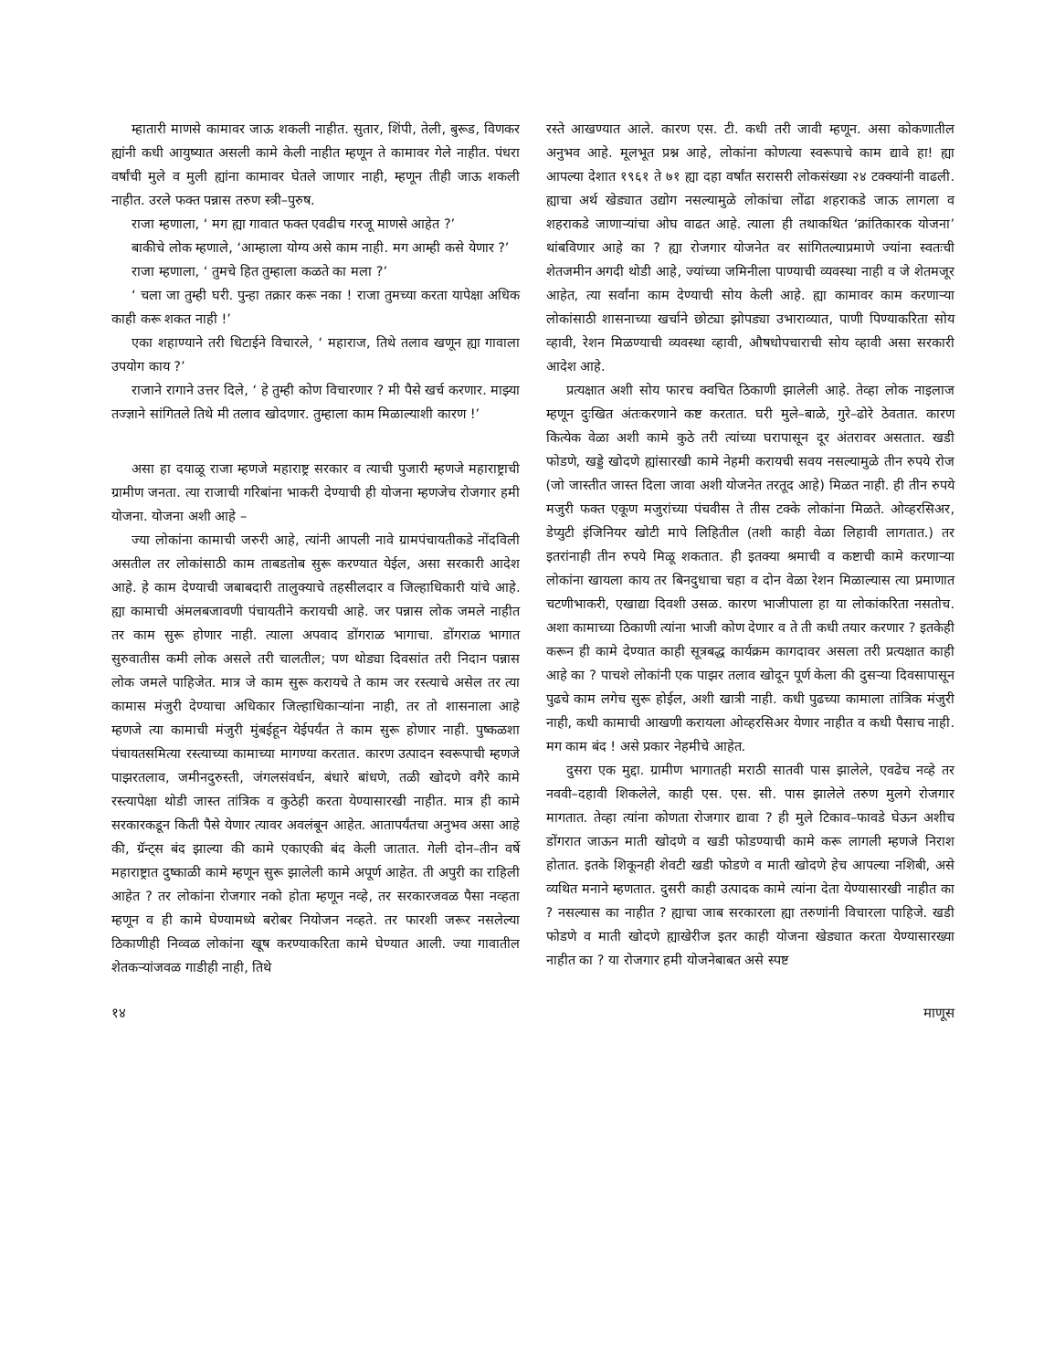म्हातारी माणसे कामावर जाऊ शकली नाहीत. सुतार, शिंपी, तेली, बुरूड, विणकर ह्यांनी कधी आयुष्यात असली कामे केली नाहीत म्हणून ते कामावर गेले नाहीत. पंधरा वर्षांची मुले व मुली ह्यांना कामावर घेतले जाणार नाही, म्हणून तीही जाऊ शकली नाहीत. उरले फक्त पन्नास तरुण स्त्री–पुरुष.
राजा म्हणाला, ‘ मग ह्या गावात फक्त एवढीच गरजू माणसे आहेत ?’
बाकीचे लोक म्हणाले, ‘आम्हाला योग्य असे काम नाही. मग आम्ही कसे येणार ?’
राजा म्हणाला, ‘ तुमचे हित तुम्हाला कळते का मला ?’
‘ चला जा तुम्ही घरी. पुन्हा तक्रार करू नका ! राजा तुमच्या करता यापेक्षा अधिक काही करू शकत नाही !’
एका शहाण्याने तरी धिटाईने विचारले, ‘ महाराज, तिथे तलाव खणून ह्या गावाला उपयोग काय ?’
राजाने रागाने उत्तर दिले, ‘ हे तुम्ही कोण विचारणार ? मी पैसे खर्च करणार. माझ्या तज्ज्ञाने सांगितले तिथे मी तलाव खोदणार. तुम्हाला काम मिळाल्याशी कारण !’
असा हा दयाळू राजा म्हणजे महाराष्ट्र सरकार व त्याची पुजारी म्हणजे महाराष्ट्राची ग्रामीण जनता. त्या राजाची गरिबांना भाकरी देण्याची ही योजना म्हणजेच रोजगार हमी योजना. योजना अशी आहे –
ज्या लोकांना कामाची जरुरी आहे, त्यांनी आपली नावे ग्रामपंचायतीकडे नोंदविली असतील तर लोकांसाठी काम ताबडतोब सुरू करण्यात येईल, असा सरकारी आदेश आहे. हे काम देण्याची जबाबदारी तालुक्याचे तहसीलदार व जिल्हाधिकारी यांचे आहे. ह्या कामाची अंमलबजावणी पंचायतीने करायची आहे. जर पन्नास लोक जमले नाहीत तर काम सुरू होणार नाही. त्याला अपवाद डोंगराळ भागाचा. डोंगराळ भागात सुरुवातीस कमी लोक असले तरी चालतील; पण थोड्या दिवसांत तरी निदान पन्नास लोक जमले पाहिजेत. मात्र जे काम सुरू करायचे ते काम जर रस्त्याचे असेल तर त्या कामास मंजुरी देण्याचा अधिकार जिल्हाधिकाऱ्यांना नाही, तर तो शासनाला आहे म्हणजे त्या कामाची मंजुरी मुंबईहून येईपर्यंत ते काम सुरू होणार नाही. पुष्कळशा पंचायतसमित्या रस्त्याच्या कामाच्या मागण्या करतात. कारण उत्पादन स्वरूपाची म्हणजे पाझरतलाव, जमीनदुरुस्ती, जंगलसंवर्धन, बंधारे बांधणे, तळी खोदणे वगैरे कामे रस्त्यापेक्षा थोडी जास्त तांत्रिक व कुठेही करता येण्यासारखी नाहीत. मात्र ही कामे सरकारकडून किती पैसे येणार त्यावर अवलंबून आहेत. आतापर्यंतचा अनुभव असा आहे की, ग्रॅन्ट्स बंद झाल्या की कामे एकाएकी बंद केली जातात. गेली दोन–तीन वर्षे महाराष्ट्रात दुष्काळी कामे म्हणून सुरू झालेली कामे अपूर्ण आहेत. ती अपुरी का राहिली आहेत ? तर लोकांना रोजगार नको होता म्हणून नव्हे, तर सरकारजवळ पैसा नव्हता म्हणून व ही कामे घेण्यामध्ये बरोबर नियोजन नव्हते. तर फारशी जरूर नसलेल्या ठिकाणीही निव्वळ लोकांना खूष करण्याकरिता कामे घेण्यात आली. ज्या गावातील शेतकऱ्यांजवळ गाडीही नाही, तिथे
रस्ते आखण्यात आले. कारण एस. टी. कधी तरी जावी म्हणून. असा कोकणातील अनुभव आहे. मूलभूत प्रश्न आहे, लोकांना कोणत्या स्वरूपाचे काम द्यावे हा! ह्या आपल्या देशात १९६१ ते ७१ ह्या दहा वर्षांत सरासरी लोकसंख्या २४ टक्क्यांनी वाढली. ह्याचा अर्थ खेड्यात उद्योग नसल्यामुळे लोकांचा लोंढा शहराकडे जाऊ लागला व शहराकडे जाणाऱ्यांचा ओघ वाढत आहे. त्याला ही तथाकथित ‘क्रांतिकारक योजना’ थांबविणार आहे का ? ह्या रोजगार योजनेत वर सांगितल्याप्रमाणे ज्यांना स्वतःची शेतजमीन अगदी थोडी आहे, ज्यांच्या जमिनीला पाण्याची व्यवस्था नाही व जे शेतमजूर आहेत, त्या सर्वांना काम देण्याची सोय केली आहे. ह्या कामावर काम करणाऱ्या लोकांसाठी शासनाच्या खर्चाने छोट्या झोपड्या उभाराव्यात, पाणी पिण्याकरिता सोय व्हावी, रेशन मिळण्याची व्यवस्था व्हावी, औषधोपचाराची सोय व्हावी असा सरकारी आदेश आहे.
प्रत्यक्षात अशी सोय फारच क्वचित ठिकाणी झालेली आहे. तेव्हा लोक नाइलाज म्हणून दुःखित अंतःकरणाने कष्ट करतात. घरी मुले–बाळे, गुरे–ढोरे ठेवतात. कारण कित्येक वेळा अशी कामे कुठे तरी त्यांच्या घरापासून दूर अंतरावर असतात. खडी फोडणे, खड्डे खोदणे ह्यांसारखी कामे नेहमी करायची सवय नसल्यामुळे तीन रुपये रोज (जो जास्तीत जास्त दिला जावा अशी योजनेत तरतूद आहे) मिळत नाही. ही तीन रुपये मजुरी फक्त एकूण मजुरांच्या पंचवीस ते तीस टक्के लोकांना मिळते. ओव्हरसिअर, डेप्युटी इंजिनियर खोटी मापे लिहितील (तशी काही वेळा लिहावी लागतात.) तर इतरांनाही तीन रुपये मिळू शकतात. ही इतक्या श्रमाची व कष्टाची कामे करणाऱ्या लोकांना खायला काय तर बिनदुधाचा चहा व दोन वेळा रेशन मिळाल्यास त्या प्रमाणात चटणीभाकरी, एखाद्या दिवशी उसळ. कारण भाजीपाला हा या लोकांकरिता नसतोच. अशा कामाच्या ठिकाणी त्यांना भाजी कोण देणार व ते ती कधी तयार करणार ? इतकेही करून ही कामे देण्यात काही सूत्रबद्ध कार्यक्रम कागदावर असला तरी प्रत्यक्षात काही आहे का ? पाचशे लोकांनी एक पाझर तलाव खोदून पूर्ण केला की दुसऱ्या दिवसापासून पुढचे काम लगेच सुरू होईल, अशी खात्री नाही. कधी पुढच्या कामाला तांत्रिक मंजुरी नाही, कधी कामाची आखणी करायला ओव्हरसिअर येणार नाहीत व कधी पैसाच नाही. मग काम बंद ! असे प्रकार नेहमीचे आहेत.
दुसरा एक मुद्दा. ग्रामीण भागातही मराठी सातवी पास झालेले, एवढेच नव्हे तर नववी–दहावी शिकलेले, काही एस. एस. सी. पास झालेले तरुण मुलगे रोजगार मागतात. तेव्हा त्यांना कोणता रोजगार द्यावा ? ही मुले टिकाव–फावडे घेऊन अशीच डोंगरात जाऊन माती खोदणे व खडी फोडण्याची कामे करू लागली म्हणजे निराश होतात. इतके शिकूनही शेवटी खडी फोडणे व माती खोदणे हेच आपल्या नशिबी, असे व्यथित मनाने म्हणतात. दुसरी काही उत्पादक कामे त्यांना देता येण्यासारखी नाहीत का ? नसल्यास का नाहीत ? ह्याचा जाब सरकारला ह्या तरुणांनी विचारला पाहिजे. खडी फोडणे व माती खोदणे ह्याखेरीज इतर काही योजना खेड्यात करता येण्यासारख्या नाहीत का ? या रोजगार हमी योजनेबाबत असे स्पष्ट
१४ माणूस